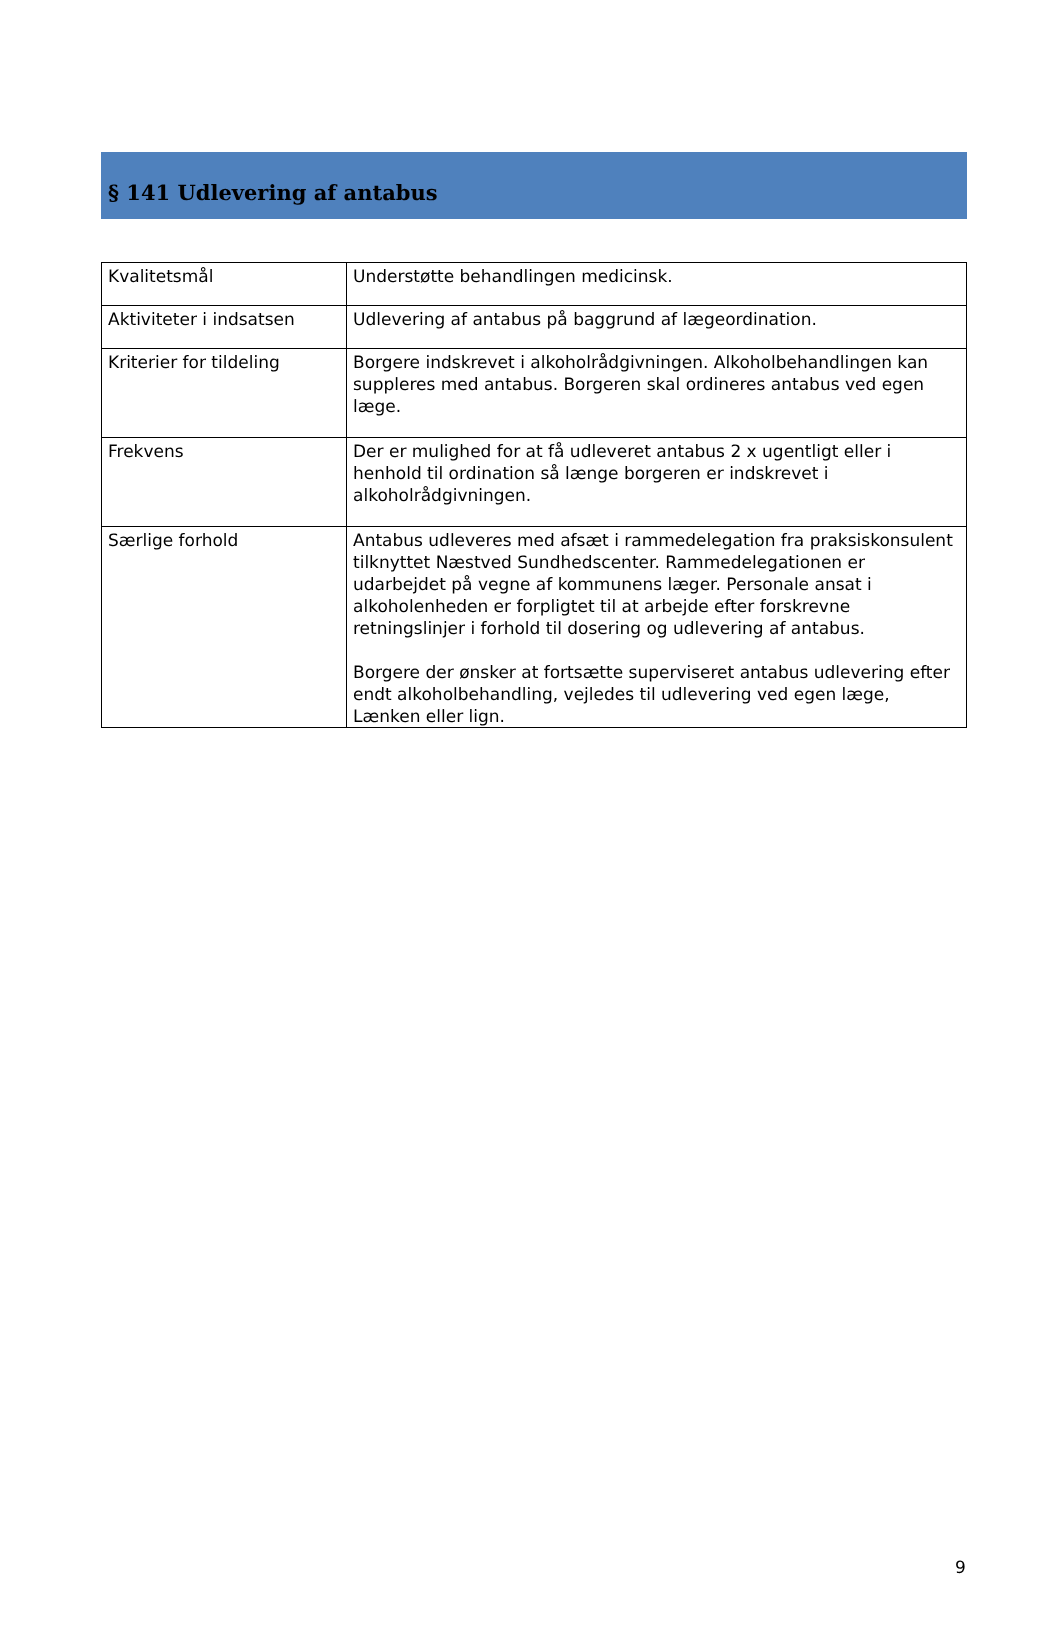§ 141 Udlevering af antabus
| Kvalitetsmål | Understøtte behandlingen medicinsk. |
| Aktiviteter i indsatsen | Udlevering af antabus på baggrund af lægeordination. |
| Kriterier for tildeling | Borgere indskrevet i alkoholrådgivningen. Alkoholbehandlingen kan suppleres med antabus. Borgeren skal ordineres antabus ved egen læge. |
| Frekvens | Der er mulighed for at få udleveret antabus 2 x ugentligt eller i henhold til ordination så længe borgeren er indskrevet i alkoholrådgivningen. |
| Særlige forhold | Antabus udleveres med afsæt i rammedelegation fra praksiskonsulent tilknyttet Næstved Sundhedscenter. Rammedelegationen er udarbejdet på vegne af kommunens læger. Personale ansat i alkoholenheden er forpligtet til at arbejde efter forskrevne retningslinjer i forhold til dosering og udlevering af antabus. Borgere der ønsker at fortsætte superviseret antabus udlevering efter endt alkoholbehandling, vejledes til udlevering ved egen læge, Lænken eller lign. |
9